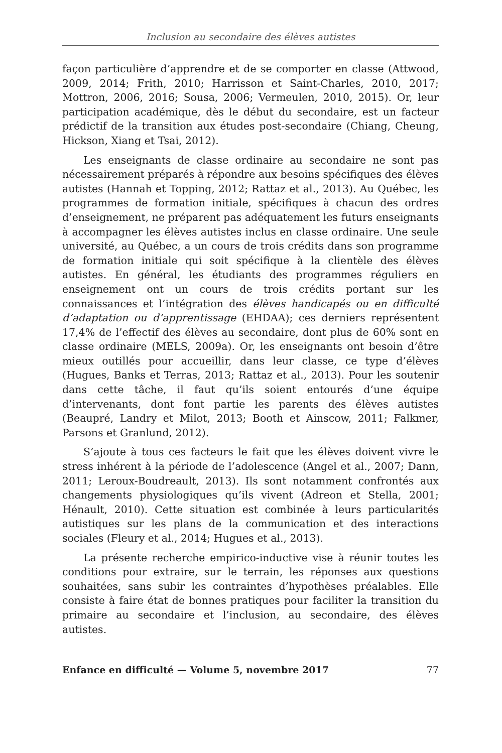Inclusion au secondaire des élèves autistes
façon particulière d’apprendre et de se comporter en classe (Attwood, 2009, 2014; Frith, 2010; Harrisson et Saint-Charles, 2010, 2017; Mottron, 2006, 2016; Sousa, 2006; Vermeulen, 2010, 2015). Or, leur participation académique, dès le début du secondaire, est un facteur prédictif de la transition aux études post-secondaire (Chiang, Cheung, Hickson, Xiang et Tsai, 2012).
Les enseignants de classe ordinaire au secondaire ne sont pas nécessairement préparés à répondre aux besoins spécifiques des élèves autistes (Hannah et Topping, 2012; Rattaz et al., 2013). Au Québec, les programmes de formation initiale, spécifiques à chacun des ordres d’enseignement, ne préparent pas adéquatement les futurs enseignants à accompagner les élèves autistes inclus en classe ordinaire. Une seule université, au Québec, a un cours de trois crédits dans son programme de formation initiale qui soit spécifique à la clientèle des élèves autistes. En général, les étudiants des programmes réguliers en enseignement ont un cours de trois crédits portant sur les connaissances et l’intégration des élèves handicapés ou en difficulté d’adaptation ou d’apprentissage (EHDAA); ces derniers représentent 17,4% de l’effectif des élèves au secondaire, dont plus de 60% sont en classe ordinaire (MELS, 2009a). Or, les enseignants ont besoin d’être mieux outillés pour accueillir, dans leur classe, ce type d’élèves (Hugues, Banks et Terras, 2013; Rattaz et al., 2013). Pour les soutenir dans cette tâche, il faut qu’ils soient entourés d’une équipe d’intervenants, dont font partie les parents des élèves autistes (Beaupré, Landry et Milot, 2013; Booth et Ainscow, 2011; Falkmer, Parsons et Granlund, 2012).
S’ajoute à tous ces facteurs le fait que les élèves doivent vivre le stress inhérent à la période de l’adolescence (Angel et al., 2007; Dann, 2011; Leroux-Boudreault, 2013). Ils sont notamment confrontés aux changements physiologiques qu’ils vivent (Adreon et Stella, 2001; Hénault, 2010). Cette situation est combinée à leurs particularités autistiques sur les plans de la communication et des interactions sociales (Fleury et al., 2014; Hugues et al., 2013).
La présente recherche empirico-inductive vise à réunir toutes les conditions pour extraire, sur le terrain, les réponses aux questions souhaitées, sans subir les contraintes d’hypothèses préalables. Elle consiste à faire état de bonnes pratiques pour faciliter la transition du primaire au secondaire et l’inclusion, au secondaire, des élèves autistes.
Enfance en difficulté — Volume 5, novembre 2017 77